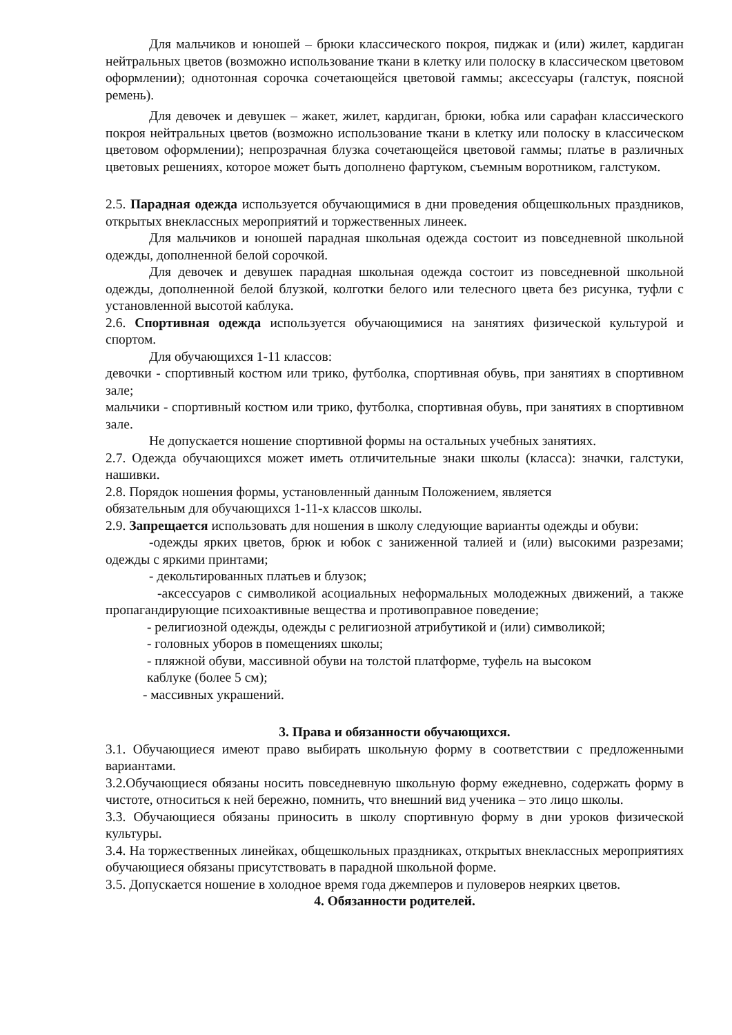Для мальчиков и юношей – брюки классического покроя, пиджак и (или) жилет, кардиган нейтральных цветов (возможно использование ткани в клетку или полоску в классическом цветовом оформлении); однотонная сорочка сочетающейся цветовой гаммы; аксессуары (галстук, поясной ремень).
Для девочек и девушек – жакет, жилет, кардиган, брюки, юбка или сарафан классического покроя нейтральных цветов (возможно использование ткани в клетку или полоску в классическом цветовом оформлении); непрозрачная блузка сочетающейся цветовой гаммы; платье в различных цветовых решениях, которое может быть дополнено фартуком, съемным воротником, галстуком.
2.5. Парадная одежда используется обучающимися в дни проведения общешкольных праздников, открытых внеклассных мероприятий и торжественных линеек.
Для мальчиков и юношей парадная школьная одежда состоит из повседневной школьной одежды, дополненной белой сорочкой.
Для девочек и девушек парадная школьная одежда состоит из повседневной школьной одежды, дополненной белой блузкой, колготки белого или телесного цвета без рисунка, туфли с установленной высотой каблука.
2.6. Спортивная одежда используется обучающимися на занятиях физической культурой и спортом.
Для обучающихся 1-11 классов:
девочки - спортивный костюм или трико, футболка, спортивная обувь, при занятиях в спортивном зале;
мальчики - спортивный костюм или трико, футболка, спортивная обувь, при занятиях в спортивном зале.
Не допускается ношение спортивной формы на остальных учебных занятиях.
2.7. Одежда обучающихся может иметь отличительные знаки школы (класса): значки, галстуки, нашивки.
2.8. Порядок ношения формы, установленный данным Положением, является
обязательным для обучающихся 1-11-х классов школы.
2.9. Запрещается использовать для ношения в школу следующие варианты одежды и обуви:
-одежды ярких цветов, брюк и юбок с заниженной талией и (или) высокими разрезами; одежды с яркими принтами;
- декольтированных платьев и блузок;
-аксессуаров с символикой асоциальных неформальных молодежных движений, а также пропагандирующие психоактивные вещества и противоправное поведение;
- религиозной одежды, одежды с религиозной атрибутикой и (или) символикой;
- головных уборов в помещениях школы;
- пляжной обуви, массивной обуви на толстой платформе, туфель на высоком
каблуке (более 5 см);
- массивных украшений.
3. Права и обязанности обучающихся.
3.1. Обучающиеся имеют право выбирать школьную форму в соответствии с предложенными вариантами.
3.2.Обучающиеся обязаны носить повседневную школьную форму ежедневно, содержать форму в чистоте, относиться к ней бережно, помнить, что внешний вид ученика – это лицо школы.
3.3. Обучающиеся обязаны приносить в школу спортивную форму в дни уроков физической культуры.
3.4. На торжественных линейках, общешкольных праздниках, открытых внеклассных мероприятиях обучающиеся обязаны присутствовать в парадной школьной форме.
3.5. Допускается ношение в холодное время года джемперов и пуловеров неярких цветов.
4. Обязанности родителей.